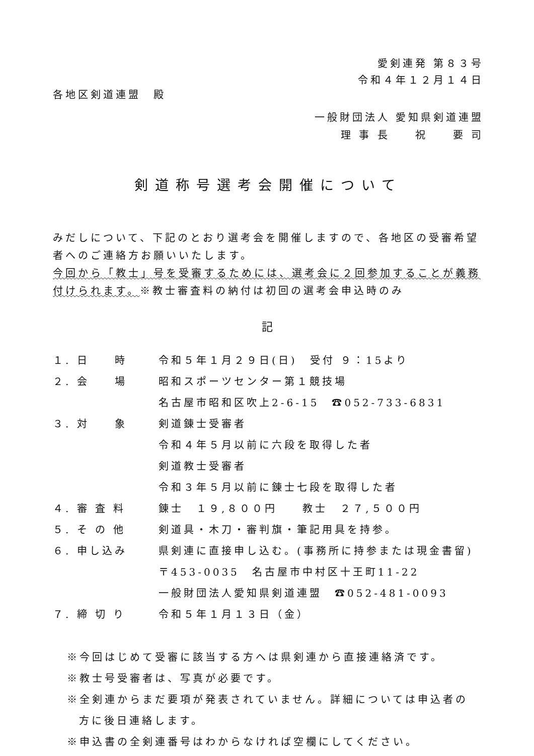愛剣連発 第８３号
令和４年１２月１４日
各地区剣道連盟　殿
一般財団法人 愛知県剣道連盟
理 事 長　　祝　　要 司
剣道称号選考会開催について
みだしについて、下記のとおり選考会を開催しますので、各地区の受審希望者へのご連絡方お願いいたします。
今回から「教士」号を受審するためには、選考会に２回参加することが義務付けられます。※教士審査料の納付は初回の選考会申込時のみ
記
| １. 日 時 | 令和５年１月２９日(日) 受付 ９：15より |
| ２. 会 場 | 昭和スポーツセンター第１競技場 |
| | 名古屋市昭和区吹上2-6-15 ☎052-733-6831 |
| ３. 対 象 | 剣道錬士受審者 |
| | 令和４年５月以前に六段を取得した者 |
| | 剣道教士受審者 |
| | 令和３年５月以前に錬士七段を取得した者 |
| ４. 審 査 料 | 錬士 １９,８００円 教士 ２７,５００円 |
| ５. そ の 他 | 剣道具・木刀・審判旗・筆記用具を持参。 |
| ６. 申し込み | 県剣連に直接申し込む。(事務所に持参または現金書留) |
| | 〒453-0035 名古屋市中村区十王町11-22 |
| | 一般財団法人愛知県剣道連盟 ☎052-481-0093 |
| ７. 締 切 り | 令和５年１月１３日（金） |
※今回はじめて受審に該当する方へは県剣連から直接連絡済です。
※教士号受審者は、写真が必要です。
※全剣連からまだ要項が発表されていません。詳細については申込者の
方に後日連絡します。
※申込書の全剣連番号はわからなければ空欄にしてください。